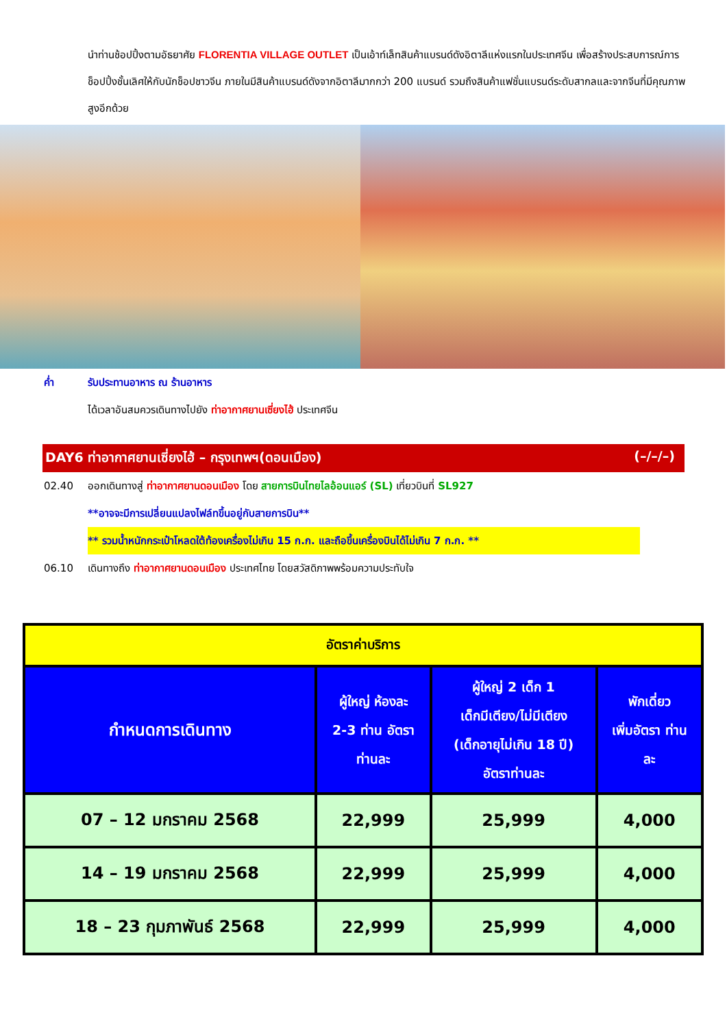นำท่านช้อปปิ้งตามอัธยาศัย FLORENTIA VILLAGE OUTLET เป็นเอ้าท์เล็ทสินค้าแบรนด์ดังอิตาลีแห่งแรกในประเทศจีน เพื่อสร้างประสบการณ์การช็อปปิ้งชั้นเลิศให้กับนักช็อปชาวจีน ภายในมีสินค้าแบรนด์ดังจากอิตาลีมากกว่า 200 แบรนด์ รวมถึงสินค้าแฟชั่นแบรนด์ระดับสากลและจากจีนที่มีคุณภาพสูงอีกด้วย
ค่ำ รับประทานอาหาร ณ ร้านอาหาร
ได้เวลาอันสมควรเดินทางไปยัง ท่าอากาศยานเซี่ยงไฮ้ ประเทศจีน
DAY6 ท่าอากาศยานเซี่ยงไฮ้ – กรุงเทพฯ(ดอนเมือง) (–/–/–)
02.40 ออกเดินทางสู่ ท่าอากาศยานดอนเมือง โดย สายการบินไทยไลอ้อนแอร์ (SL) เที่ยวบินที่ SL927
**อาจจะมีการเปลี่ยนแปลงไฟล์ทขึ้นอยู่กับสายการบิน**
** รวมน้ำหนักกระเป๋าโหลดใต้ท้องเครื่องไม่เกิน 15 ก.ก. และถือขึ้นเครื่องบินได้ไม่เกิน 7 ก.ก. **
06.10 เดินทางถึง ท่าอากาศยานดอนเมือง ประเทศไทย โดยสวัสดิภาพพร้อมความประทับใจ
| อัตราค่าบริการ | | | |
| --- | --- | --- | --- |
| กำหนดการเดินทาง | ผู้ใหญ่ ห้องละ 2-3 ท่าน อัตรา ท่านละ | ผู้ใหญ่ 2 เด็ก 1 เด็กมีเตียง/ไม่มีเตียง (เด็กอายุไม่เกิน 18 ปี) อัตราท่านละ | พักเดี่ยว เพิ่มอัตรา ท่าน ละ |
| 07 – 12 มกราคม 2568 | 22,999 | 25,999 | 4,000 |
| 14 – 19 มกราคม 2568 | 22,999 | 25,999 | 4,000 |
| 18 – 23 กุมภาพันธ์ 2568 | 22,999 | 25,999 | 4,000 |